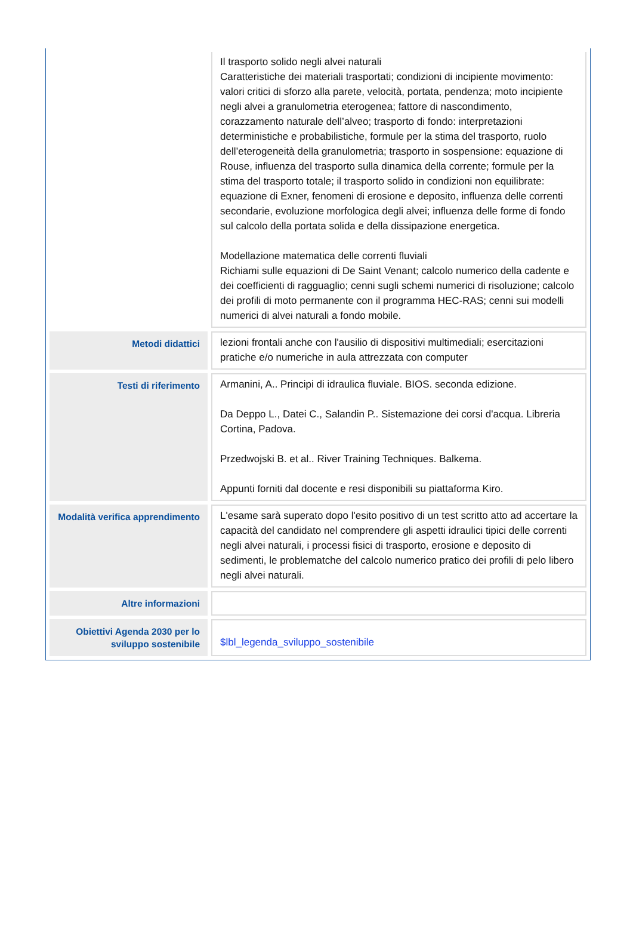| | Il trasporto solido negli alvei naturali Caratteristiche dei materiali trasportati; condizioni di incipiente movimento: valori critici di sforzo alla parete, velocità, portata, pendenza; moto incipiente negli alvei a granulometria eterogenea; fattore di nascondimento, corazzamento naturale dell’alveo; trasporto di fondo: interpretazioni deterministiche e probabilistiche, formule per la stima del trasporto, ruolo dell’eterogeneità della granulometria; trasporto in sospensione: equazione di Rouse, influenza del trasporto sulla dinamica della corrente; formule per la stima del trasporto totale; il trasporto solido in condizioni non equilibrate: equazione di Exner, fenomeni di erosione e deposito, influenza delle correnti secondarie, evoluzione morfologica degli alvei; influenza delle forme di fondo sul calcolo della portata solida e della dissipazione energetica. Modellazione matematica delle correnti fluviali Richiami sulle equazioni di De Saint Venant; calcolo numerico della cadente e dei coefficienti di ragguaglio; cenni sugli schemi numerici di risoluzione; calcolo dei profili di moto permanente con il programma HEC-RAS; cenni sui modelli numerici di alvei naturali a fondo mobile. |
| Metodi didattici | lezioni frontali anche con l'ausilio di dispositivi multimediali; esercitazioni pratiche e/o numeriche in aula attrezzata con computer |
| Testi di riferimento | Armanini, A.. Principi di idraulica fluviale. BIOS. seconda edizione. Da Deppo L., Datei C., Salandin P.. Sistemazione dei corsi d'acqua. Libreria Cortina, Padova. Przedwojski B. et al.. River Training Techniques. Balkema. Appunti forniti dal docente e resi disponibili su piattaforma Kiro. |
| Modalità verifica apprendimento | L'esame sarà superato dopo l'esito positivo di un test scritto atto ad accertare la capacità del candidato nel comprendere gli aspetti idraulici tipici delle correnti negli alvei naturali, i processi fisici di trasporto, erosione e deposito di sedimenti, le problematche del calcolo numerico pratico dei profili di pelo libero negli alvei naturali. |
| Altre informazioni | |
| Obiettivi Agenda 2030 per lo sviluppo sostenibile | $lbl_legenda_sviluppo_sostenibile |